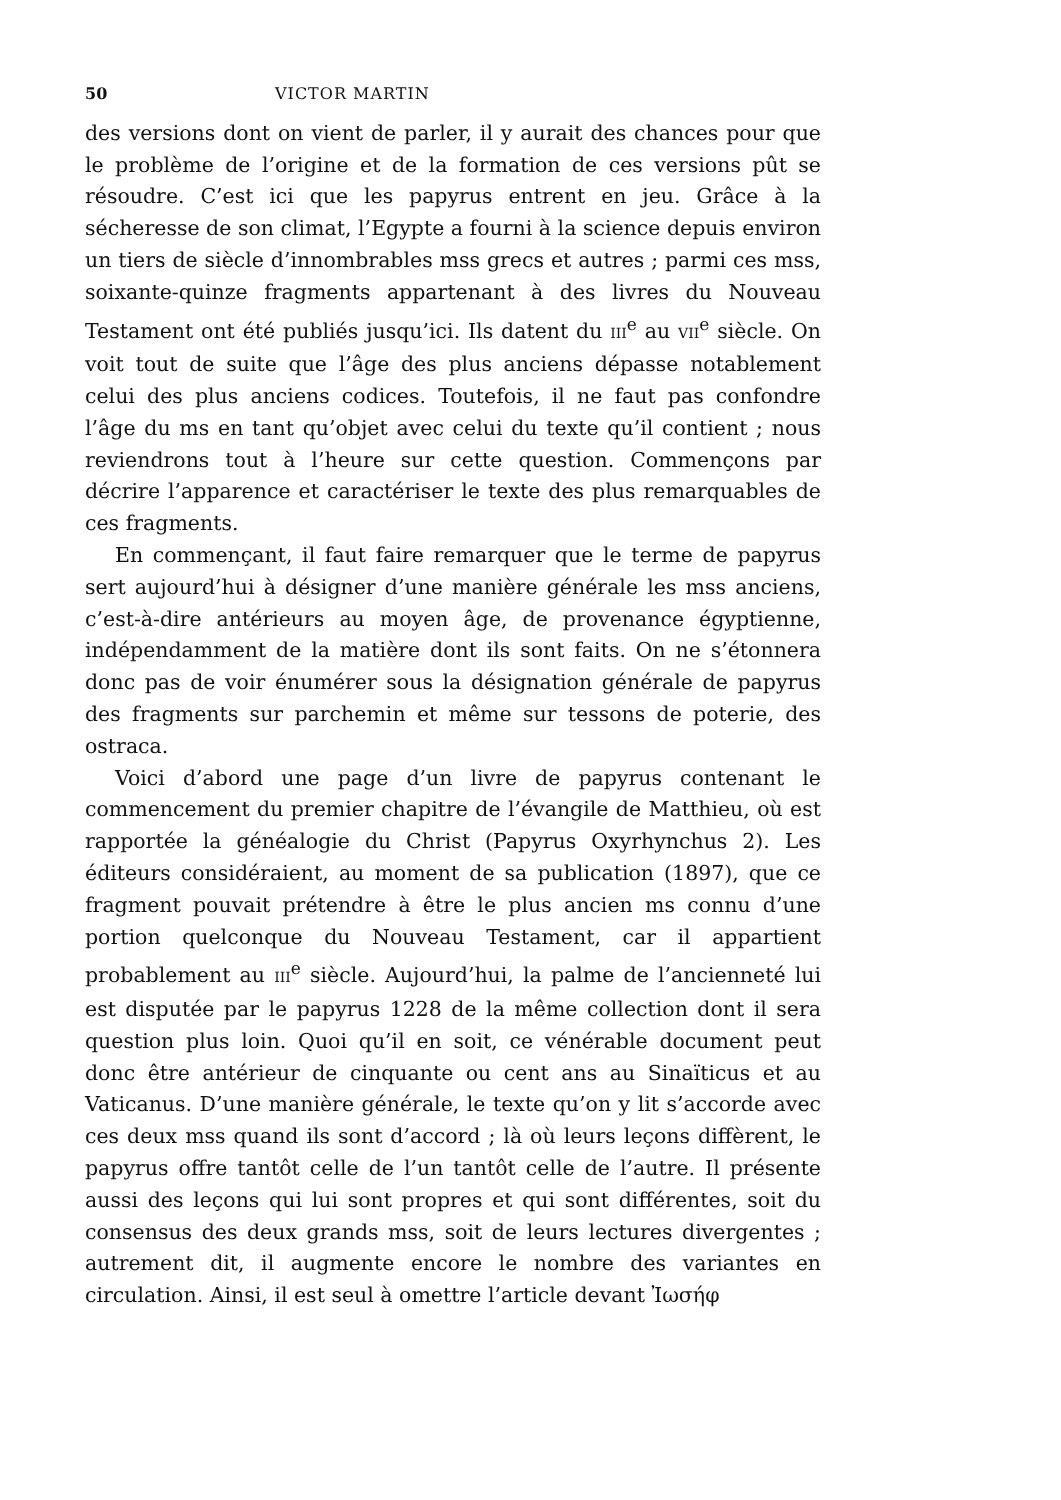50 VICTOR MARTIN
des versions dont on vient de parler, il y aurait des chances pour que le problème de l’origine et de la formation de ces versions pût se résoudre. C’est ici que les papyrus entrent en jeu. Grâce à la sécheresse de son climat, l’Egypte a fourni à la science depuis environ un tiers de siècle d’innombrables mss grecs et autres ; parmi ces mss, soixante-quinze fragments appartenant à des livres du Nouveau Testament ont été publiés jusqu’ici. Ils datent du III<sup>e</sup> au VII<sup>e</sup> siècle. On voit tout de suite que l’âge des plus anciens dépasse notablement celui des plus anciens codices. Toutefois, il ne faut pas confondre l’âge du ms en tant qu’objet avec celui du texte qu’il contient ; nous reviendrons tout à l’heure sur cette question. Commençons par décrire l’apparence et caractériser le texte des plus remarquables de ces fragments.
En commençant, il faut faire remarquer que le terme de papyrus sert aujourd’hui à désigner d’une manière générale les mss anciens, c’est-à-dire antérieurs au moyen âge, de provenance égyptienne, indépendamment de la matière dont ils sont faits. On ne s’étonnera donc pas de voir énumérer sous la désignation générale de papyrus des fragments sur parchemin et même sur tessons de poterie, des ostraca.
Voici d’abord une page d’un livre de papyrus contenant le commencement du premier chapitre de l’évangile de Matthieu, où est rapportée la généalogie du Christ (Papyrus Oxyrhynchus 2). Les éditeurs considéraient, au moment de sa publication (1897), que ce fragment pouvait prétendre à être le plus ancien ms connu d’une portion quelconque du Nouveau Testament, car il appartient probablement au III<sup>e</sup> siècle. Aujourd’hui, la palme de l’ancienneté lui est disputée par le papyrus 1228 de la même collection dont il sera question plus loin. Quoi qu’il en soit, ce vénérable document peut donc être antérieur de cinquante ou cent ans au Sinaïticus et au Vaticanus. D’une manière générale, le texte qu’on y lit s’accorde avec ces deux mss quand ils sont d’accord ; là où leurs leçons diffèrent, le papyrus offre tantôt celle de l’un tantôt celle de l’autre. Il présente aussi des leçons qui lui sont propres et qui sont différentes, soit du consensus des deux grands mss, soit de leurs lectures divergentes ; autrement dit, il augmente encore le nombre des variantes en circulation. Ainsi, il est seul à omettre l’article devant Ἰωσήφ